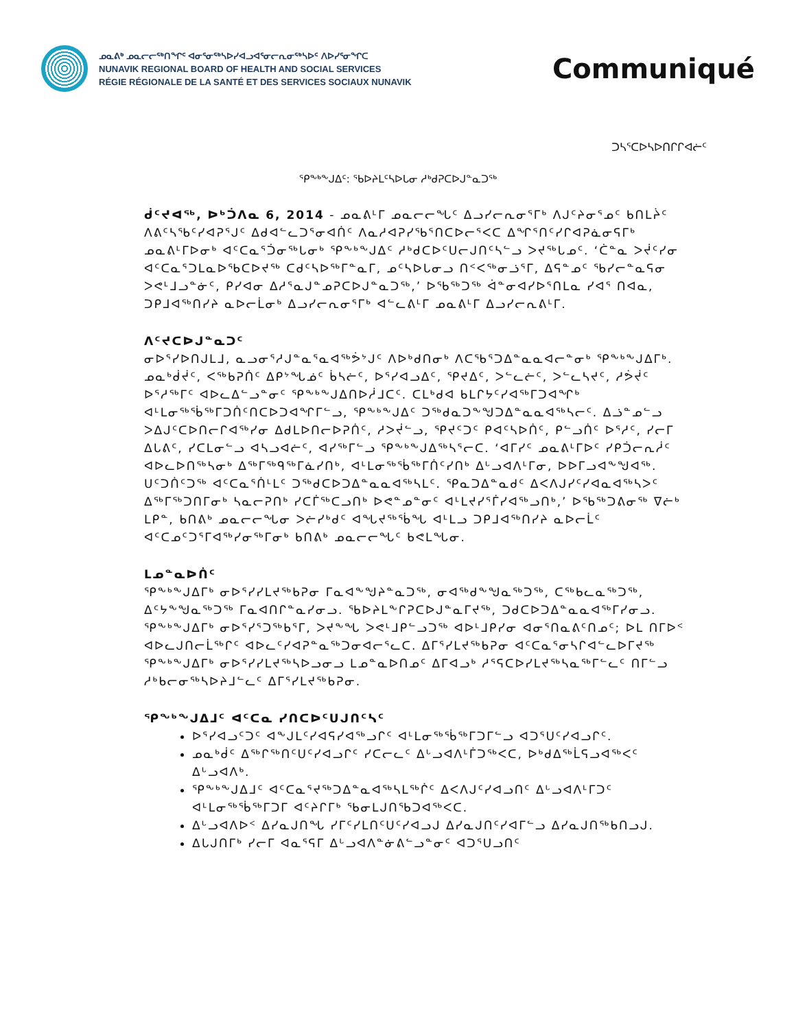ᓄᓇᕕᒃ ᓄᓇᓕᓕᖅᑎᖏᑦ ᐊᓂᕐᓂᖅᓴᐅᓯᐊᓗᐊᕐᓂᓕᕆᓂᖅᓴᐅᑦ ᐱᐅᓯᕐᓂᖏᑕ
NUNAVIK REGIONAL BOARD OF HEALTH AND SOCIAL SERVICES
RÉGIE RÉGIONALE DE LA SANTÉ ET DES SERVICES SOCIAUX NUNAVIK
Communiqué
ᑐᓴᕐᑕᐅᓴᐅᑎᒋᒋᐊᓖᑦ
ᕿᖕᒃᖕᒍᐃᑦ: ᖃᐅᔨᒪᑦᓴᐅᒐᓂ ᓱᒃᑯᕈᑕᐅᒍᓐᓇᑐᖅ
ᑰᑦᔪᐊᖅ, ᐅᒃᑑᐱᓇ 6, 2014 - ᓄᓇᕕᒻᒥ ᓄᓇᓕᓕᖓᑦ ᐃᓗᓯᓕᕆᓂᕐᒥᒃ ᐱᒍᑦᔨᓂᕐᓄᑦ ᑲᑎᒪᔩᑦ ᐱᕕᑦᓴᖃᑦᓯᐊᕈᕐᒍᑦ ᐃᑯᐊᓪᓚᑐᕐᓂᐊᑏᑦ ᐱᓇᓱᐊᕈᓯᖃᕐᑎᑕᐅᓕᕐᐸᑕ ᐃᖏᕐᑎᑦᓯᒋᐊᕈᓈᓂᕋᒥᒃ ᓄᓇᕕᒻᒥᐅᓂᒃ ᐊᑦᑕᓇᕐᑑᓂᖅᒐᓂᒃ ᕿᖕᒃᖕᒍᐃᑦ ᓱᒃᑯᑕᐅᑦᑌᓕᒍᑎᑦᓴᓪᓗ ᐳᔪᖅᒐᓄᑦ. ‘ᑖᓐᓇ ᐳᔫᑦᓯᓂ ᐊᑦᑕᓇᕐᑐᒪᓇᐅᖃᑕᐅᔪᖅ ᑕᑯᑦᓴᐅᖅᒥᓐᓇᒥ, ᓄᑦᓴᐅᒐᓂᓗ ᑎᑉᐸᖅᓂᓘᕐᒥ, ᐃᕋᓐᓄᑦ ᖃᓯᓕᓐᓇᕋᓂ ᐳᕙᒻᒧᓗᓐᓃᑦ, ᑭᓯᐊᓂ ᐃᓱᕐᓇᒍᓐᓄᕈᑕᐅᒍᓐᓇᑐᖅ,’ ᐅᖃᖅᑐᖅ ᐋᓐᓂᐊᓯᐅᕐᑎᒪᓇ ᓯᐊᕐ ᑎᐊᓇ, ᑐᑭᒧᐊᖅᑎᓯᔨ ᓇᐅᓕᒫᓂᒃ ᐃᓗᓯᓕᕆᓂᕐᒥᒃ ᐊᓪᓚᕕᒻᒥ ᓄᓇᕕᒻᒥ ᐃᓗᓯᓕᕆᕕᒻᒥ.
ᐱᑦᔪᑕᐅᒍᓐᓇᑐᑦ
ᓂᐅᕐᓯᐅᑎᒍᒪᒧ, ᓇᓗᓂᕐᓱᒍᓐᓇᕐᓇᐊᖅᕘᔾᒍᑦ ᐱᐅᒃᑯᑎᓂᒃ ᐱᑕᖃᕐᑐᐃᓐᓇᓇᐊᓕᓐᓂᒃ ᕿᖕᒃᖕᒍᐃᒥᒃ. ᓄᓇᒃᑰᔫᑦ, ᐸᖅᑲᕈᑏᑦ ᐃᑭᔾᖓᓅᑦ ᑳᓴᓖᑦ, ᐅᕐᓯᐊᓗᐃᑦ, ᕿᔪᐃᑦ, ᐳᓪᓚᓖᑦ, ᐳᓪᓚᓴᔪᑦ, ᓱᕘᔫᑦ ᐅᕐᓱᖅᒥᑦ ᐊᐅᓚᐃᓪᓗᓐᓂᑦ ᕿᖕᒃᖕᒍᐃᑎᐅᓲᒧᑕᑦ. ᑕᒪᒃᑯᐊ ᑲᒪᒋᔭᑦᓯᐊᖅᒥᑐᐊᖏᒃ ᐊᒻᒪᓂᖅᖄᖅᒥᑐᑏᑦᑎᑕᐅᑐᐊᖏᒥᓪᓗ, ᕿᖕᒃᖕᒍᐃᑦ ᑐᖅᑯᓇᑐᖕᖑᑐᐃᓐᓇᓇᐊᖅᓴᓕᑦ. ᐃᓘᓐᓄᓪᓗ ᐳᐃᒍᑦᑕᐅᑎᓕᒋᐊᖅᓯᓂ ᐃᑯᒪᐅᑎᓕᐅᕈᑏᑦ, ᓱᐳᔫᓪᓗ, ᕿᔪᑦᑐᑦ ᑭᐊᑦᓴᐅᑏᑦ, ᑭᓪᓗᑏᑦ ᐅᕐᓱᑦ, ᓯᓕᒥ ᐃᒐᕕᑦ, ᓯᑕᒪᓂᓪᓗ ᐊᓴᓗᐊᓖᑦ, ᐊᓯᖅᒥᓪᓗ ᕿᖕᒃᖕᒍᐃᖅᓴᕐᓕᑕ. ‘ᐊᒥᓯᑦ ᓄᓇᕕᒻᒥᐅᑦ ᓯᑭᑑᓕᕆᓲᑦ ᐊᐅᓚᐅᑎᖅᓴᓂᒃ ᐃᖅᒥᖅᑫᖅᒥᓈᓯᑎᒃ, ᐊᒻᒪᓂᖅᖄᖅᒥᑏᑦᓯᑎᒃ ᐃᒡᓗᐊᐱᒻᒥᓂ, ᐅᐅᒥᓗᐊᖕᖑᐊᖅ. ᑌᑦᑐᑏᑦᑐᖅ ᐊᑦᑕᓇᕐᑏᒻᒪᑦ ᑐᖅᑯᑕᐅᑐᐃᓐᓇᓇᐊᖅᓴᒪᑦ. ᕿᓇᑐᐃᓐᓇᑯᑦ ᐃᐸᐱᒍᓯᑦᓯᐊᓇᐊᖅᓴᐳᑦ ᐃᖅᒥᖅᑐᑎᒥᓂᒃ ᓴᓇᓕᕈᑎᒃ ᓯᑕᒦᖅᑕᓗᑎᒃ ᐅᕙᓐᓄᓐᓂᑦ ᐊᒻᒪᔪᓯᕐᒦᓯᐊᖅᓗᑎᒃ,’ ᐅᖃᖅᑐᕕᓂᖅ ᐁᓖᒃ ᒪᑭᓐ, ᑲᑎᕕᒃ ᓄᓇᓕᓕᖓᓂ ᐳᓖᓯᒃᑯᑦ ᐊᖓᔪᖅᖄᖓ ᐊᒻᒪᓗ ᑐᑭᒧᐊᖅᑎᓯᔨ ᓇᐅᓕᒫᑦ ᐊᑦᑕᓄᑦᑐᕐᒥᐊᖅᓯᓂᖅᒥᓂᒃ ᑲᑎᕕᒃ ᓄᓇᓕᓕᖓᑦ ᑲᕙᒪᖓᓂ.
ᒪᓄᓐᓇᐅᑏᑦ
ᕿᖕᒃᖕᒍᐃᒥᒃ ᓂᐅᕐᓯᓯᒪᔪᖅᑲᕈᓂ ᒥᓇᐊᖕᖑᔨᓐᓇᑐᖅ, ᓂᐊᖅᑯᖕᖑᓇᖅᑐᖅ, ᑕᖅᑲᓚᓇᖅᑐᖅ, ᐃᑦᔭᖕᖑᓇᖅᑐᖅ ᒥᓇᐊᑎᒋᓐᓇᓯᓂᓗ. ᖃᐅᔨᒪᖕᒋᕈᑕᐅᒍᓐᓇᒥᔪᖅ, ᑐᑯᑕᐅᑐᐃᓐᓇᓇᐊᖅᒥᓯᓂᓗ. ᕿᖕᒃᖕᒍᐃᒥᒃ ᓂᐅᕐᓯᕐᑐᖅᑲᕐᒥ, ᐳᔪᖕᖓ ᐳᕙᒻᒧᑭᓪᓗᑐᖅ ᐊᐅᒻᒧᑭᓯᓂ ᐊᓂᕐᑎᓇᕕᑦᑎᓄᑦ; ᐅᒪ ᑎᒥᐅᑉ ᐊᐅᓚᒍᑎᓕᒫᖅᒋᑦ ᐊᐅᓚᑦᓯᐊᕈᓐᓇᖅᑐᓂᐊᓕᕐᓚᑕ. ᐃᒥᕐᓯᒪᔪᖅᑲᕈᓂ ᐊᑦᑕᓇᕐᓂᓴᒋᐊᓪᓚᐅᒥᔪᖅ ᕿᖕᒃᖕᒍᐃᒥᒃ ᓂᐅᕐᓯᓯᒪᔪᖅᓴᐅᓗᓂᓗ ᒪᓄᓐᓇᐅᑎᓄᑦ ᐃᒥᐊᓗᒃ ᓱᕐᕋᑕᐅᓯᒪᔪᖅᓴᓇᖅᒥᓪᓚᑦ ᑎᒥᓪᓗ ᓱᒃᑲᓕᓂᖅᓴᐅᔨᒧᓪᓚᑦ ᐃᒥᕐᓯᒪᔪᖅᑲᕈᓂ.
ᕿᖕᒃᖕᒍᐃᒧᑦ ᐊᑦᑕᓇ ᓯᑎᑕᐅᑦᑌᒍᑎᑦᓴᑦ
ᐅᕐᓯᐊᓗᑦᑐᑦ ᐊᖕᒍᒪᑦᓯᐊᕋᓯᐊᖅᓗᒋᑦ ᐊᒻᒪᓂᖅᖄᖅᒥᑐᒥᓪᓗ ᐊᑐᕐᑌᑦᓯᐊᓗᒋᑦ.
ᓄᓇᒃᑰᑦ ᐃᖅᒋᖅᑎᑦᑌᑦᓯᐊᓗᒋᑦ ᓯᑕᓕᓚᑦ ᐃᒡᓗᐊᐱᒻᒦᑐᖅᐸᑕ, ᐅᒃᑯᐃᖅᒫᕋᓗᐊᖅᐸᑦ ᐃᒡᓗᐊᐱᒃ.
ᕿᖕᒃᖕᒍᐃᒧᑦ ᐊᑦᑕᓇᕐᔪᖅᑐᐃᓐᓇᐊᖅᓴᒪᖅᒌᑦ ᐃᐸᐱᒍᑦᓯᐊᓗᑎᑦ ᐃᒡᓗᐊᐱᒻᒥᑐᑦ ᐊᒻᒪᓂᖅᖄᖅᒥᑐᒥ ᐊᑦᔨᒋᒥᒃ ᖃᓂᒪᒍᑎᖃᑐᐊᖅᐸᑕ.
ᐃᒡᓗᐊᐱᐅᑉ ᐃᓯᓇᒍᑎᖓ ᓯᒥᑦᓯᒪᑎᑦᑌᑦᓯᐊᓗᒍ ᐃᓯᓇᒍᑎᑦᓯᐊᒥᓪᓗ ᐃᓯᓇᒍᑎᖅᑲᑎᓗᒍ.
ᐃᒐᒍᑎᒥᒃ ᓯᓕᒥ ᐊᓇᕐᕋᒥ ᐃᒡᓗᐊᐱᓐᓃᕕᓪᓗᓐᓂᑦ ᐊᑐᕐᑌᓗᑎᑦ